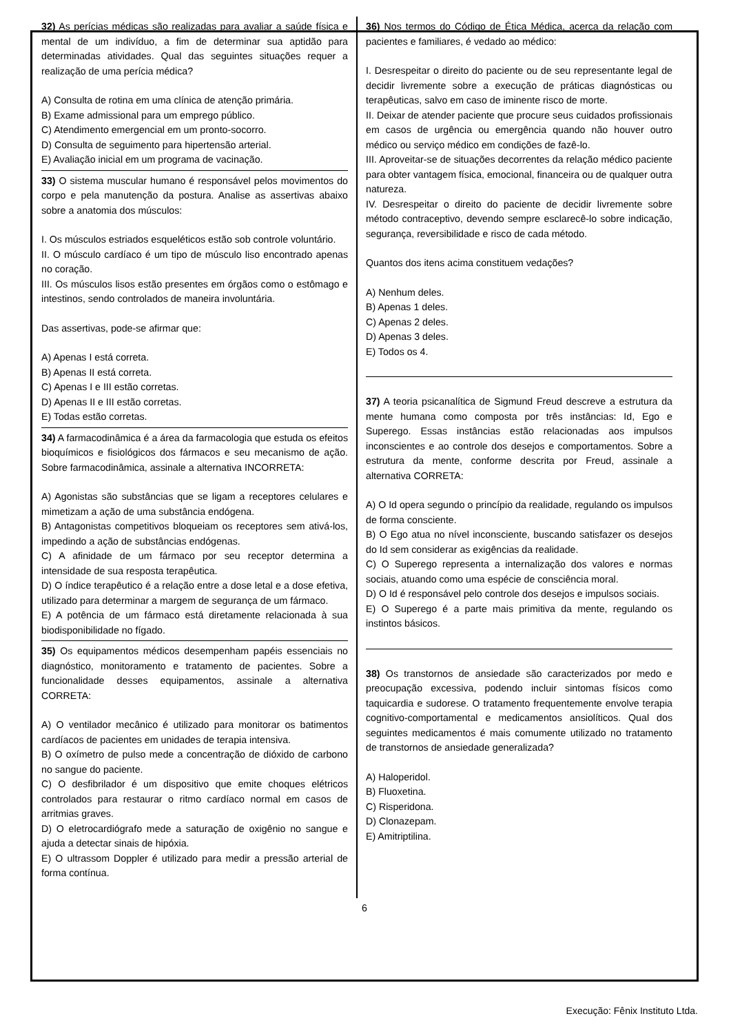32) As perícias médicas são realizadas para avaliar a saúde física e mental de um indivíduo, a fim de determinar sua aptidão para determinadas atividades. Qual das seguintes situações requer a realização de uma perícia médica?
A) Consulta de rotina em uma clínica de atenção primária.
B) Exame admissional para um emprego público.
C) Atendimento emergencial em um pronto-socorro.
D) Consulta de seguimento para hipertensão arterial.
E) Avaliação inicial em um programa de vacinação.
33) O sistema muscular humano é responsável pelos movimentos do corpo e pela manutenção da postura. Analise as assertivas abaixo sobre a anatomia dos músculos:
I. Os músculos estriados esqueléticos estão sob controle voluntário.
II. O músculo cardíaco é um tipo de músculo liso encontrado apenas no coração.
III. Os músculos lisos estão presentes em órgãos como o estômago e intestinos, sendo controlados de maneira involuntária.
Das assertivas, pode-se afirmar que:
A) Apenas I está correta.
B) Apenas II está correta.
C) Apenas I e III estão corretas.
D) Apenas II e III estão corretas.
E) Todas estão corretas.
34) A farmacodinâmica é a área da farmacologia que estuda os efeitos bioquímicos e fisiológicos dos fármacos e seu mecanismo de ação. Sobre farmacodinâmica, assinale a alternativa INCORRETA:
A) Agonistas são substâncias que se ligam a receptores celulares e mimetizam a ação de uma substância endógena.
B) Antagonistas competitivos bloqueiam os receptores sem ativá-los, impedindo a ação de substâncias endógenas.
C) A afinidade de um fármaco por seu receptor determina a intensidade de sua resposta terapêutica.
D) O índice terapêutico é a relação entre a dose letal e a dose efetiva, utilizado para determinar a margem de segurança de um fármaco.
E) A potência de um fármaco está diretamente relacionada à sua biodisponibilidade no fígado.
35) Os equipamentos médicos desempenham papéis essenciais no diagnóstico, monitoramento e tratamento de pacientes. Sobre a funcionalidade desses equipamentos, assinale a alternativa CORRETA:
A) O ventilador mecânico é utilizado para monitorar os batimentos cardíacos de pacientes em unidades de terapia intensiva.
B) O oxímetro de pulso mede a concentração de dióxido de carbono no sangue do paciente.
C) O desfibrilador é um dispositivo que emite choques elétricos controlados para restaurar o ritmo cardíaco normal em casos de arritmias graves.
D) O eletrocardiógrafo mede a saturação de oxigênio no sangue e ajuda a detectar sinais de hipóxia.
E) O ultrassom Doppler é utilizado para medir a pressão arterial de forma contínua.
36) Nos termos do Código de Ética Médica, acerca da relação com pacientes e familiares, é vedado ao médico:
I. Desrespeitar o direito do paciente ou de seu representante legal de decidir livremente sobre a execução de práticas diagnósticas ou terapêuticas, salvo em caso de iminente risco de morte.
II. Deixar de atender paciente que procure seus cuidados profissionais em casos de urgência ou emergência quando não houver outro médico ou serviço médico em condições de fazê-lo.
III. Aproveitar-se de situações decorrentes da relação médico paciente para obter vantagem física, emocional, financeira ou de qualquer outra natureza.
IV. Desrespeitar o direito do paciente de decidir livremente sobre método contraceptivo, devendo sempre esclarecê-lo sobre indicação, segurança, reversibilidade e risco de cada método.
Quantos dos itens acima constituem vedações?
A) Nenhum deles.
B) Apenas 1 deles.
C) Apenas 2 deles.
D) Apenas 3 deles.
E) Todos os 4.
37) A teoria psicanalítica de Sigmund Freud descreve a estrutura da mente humana como composta por três instâncias: Id, Ego e Superego. Essas instâncias estão relacionadas aos impulsos inconscientes e ao controle dos desejos e comportamentos. Sobre a estrutura da mente, conforme descrita por Freud, assinale a alternativa CORRETA:
A) O Id opera segundo o princípio da realidade, regulando os impulsos de forma consciente.
B) O Ego atua no nível inconsciente, buscando satisfazer os desejos do Id sem considerar as exigências da realidade.
C) O Superego representa a internalização dos valores e normas sociais, atuando como uma espécie de consciência moral.
D) O Id é responsável pelo controle dos desejos e impulsos sociais.
E) O Superego é a parte mais primitiva da mente, regulando os instintos básicos.
38) Os transtornos de ansiedade são caracterizados por medo e preocupação excessiva, podendo incluir sintomas físicos como taquicardia e sudorese. O tratamento frequentemente envolve terapia cognitivo-comportamental e medicamentos ansiolíticos. Qual dos seguintes medicamentos é mais comumente utilizado no tratamento de transtornos de ansiedade generalizada?
A) Haloperidol.
B) Fluoxetina.
C) Risperidona.
D) Clonazepam.
E) Amitriptilina.
6
Execução: Fênix Instituto Ltda.